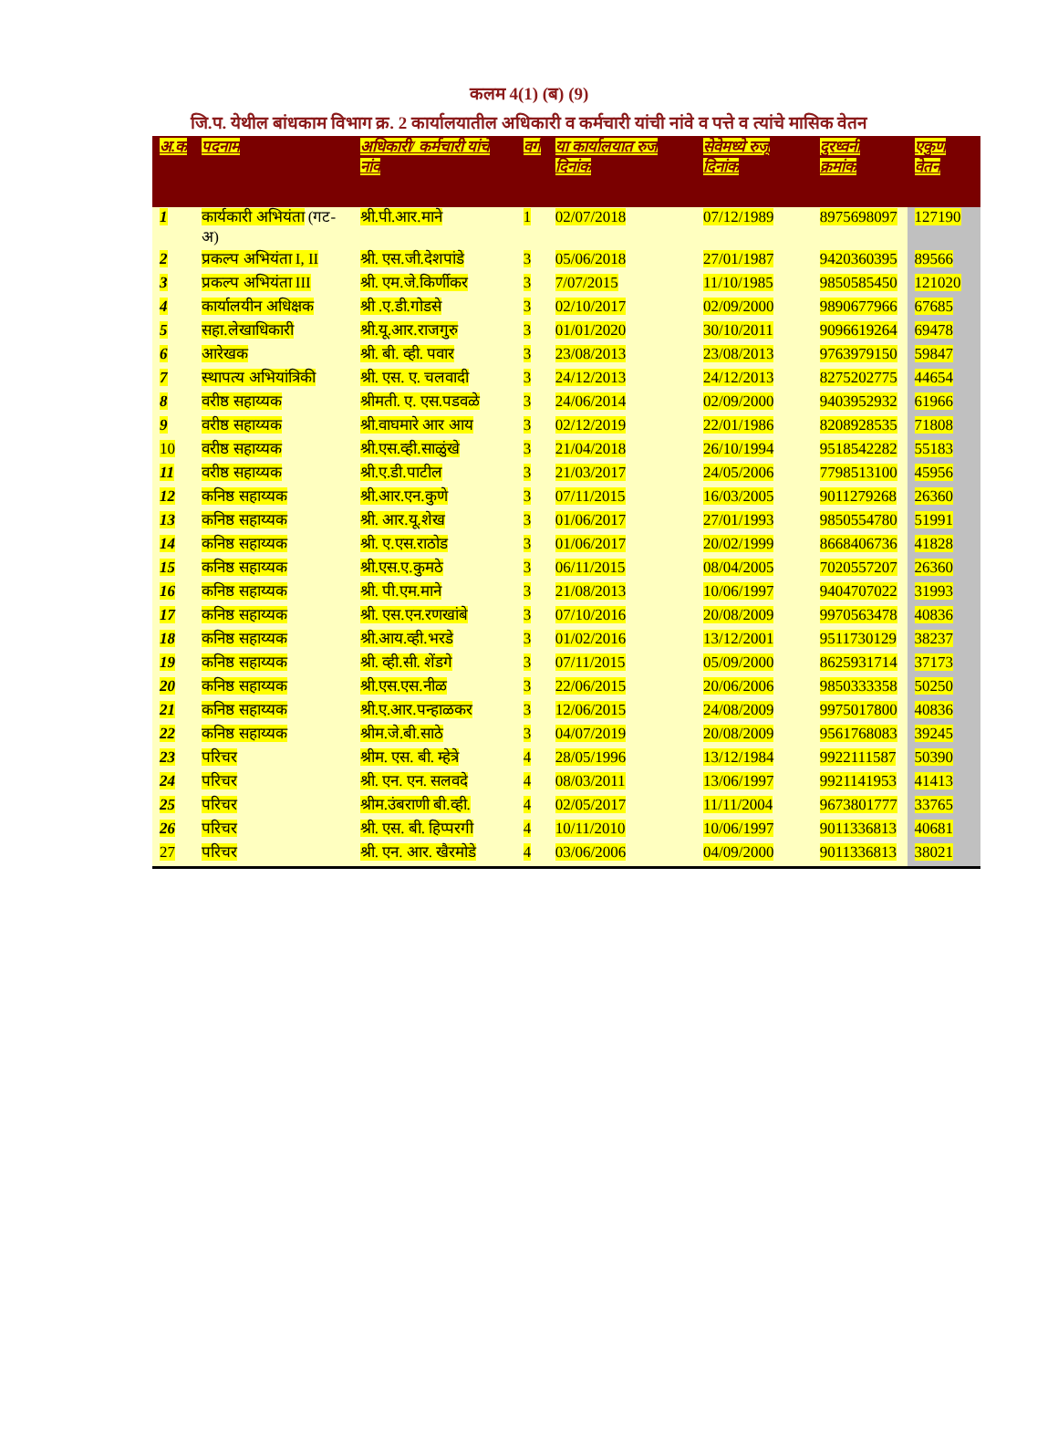कलम 4(1) (ब) (9)
जि.प. येथील बांधकाम विभाग क्र. 2 कार्यालयातील अधिकारी व कर्मचारी यांची नांवे व पत्ते व त्यांचे मासिक वेतन
| अ.क | पदनाम | अधिकारी/ कर्मचारी यांचे नांव | वर्ग | या कार्यालयात रुज दिनांक | सेवेमध्ये रुजू दिनांक | दुरध्वनी क्रमांक | एकुण वेतन |
| --- | --- | --- | --- | --- | --- | --- | --- |
| 1 | कार्यकारी अभियंता (गट-अ) | श्री.पी.आर.माने | 1 | 02/07/2018 | 07/12/1989 | 8975698097 | 127190 |
| 2 | प्रकल्प अभियंता I, II | श्री. एस.जी.देशपांडे | 3 | 05/06/2018 | 27/01/1987 | 9420360395 | 89566 |
| 3 | प्रकल्प अभियंता III | श्री. एम.जे.किर्णीकर | 3 | 7/07/2015 | 11/10/1985 | 9850585450 | 121020 |
| 4 | कार्यालयीन अधिक्षक | श्री .ए.डी.गोडसे | 3 | 02/10/2017 | 02/09/2000 | 9890677966 | 67685 |
| 5 | सहा.लेखाधिकारी | श्री.यू.आर.राजगुरु | 3 | 01/01/2020 | 30/10/2011 | 9096619264 | 69478 |
| 6 | आरेखक | श्री. बी. व्ही. पवार | 3 | 23/08/2013 | 23/08/2013 | 9763979150 | 59847 |
| 7 | स्थापत्य अभियांत्रिकी | श्री. एस. ए. चलवादी | 3 | 24/12/2013 | 24/12/2013 | 8275202775 | 44654 |
| 8 | वरीष्ठ सहाय्यक | श्रीमती. ए. एस.पडवळे | 3 | 24/06/2014 | 02/09/2000 | 9403952932 | 61966 |
| 9 | वरीष्ठ सहाय्यक | श्री.वाघमारे आर आय | 3 | 02/12/2019 | 22/01/1986 | 8208928535 | 71808 |
| 10 | वरीष्ठ सहाय्यक | श्री.एस.व्ही.साळुंखे | 3 | 21/04/2018 | 26/10/1994 | 9518542282 | 55183 |
| 11 | वरीष्ठ सहाय्यक | श्री.ए.डी.पाटील | 3 | 21/03/2017 | 24/05/2006 | 7798513100 | 45956 |
| 12 | कनिष्ठ सहाय्यक | श्री.आर.एन.कुणे | 3 | 07/11/2015 | 16/03/2005 | 9011279268 | 26360 |
| 13 | कनिष्ठ सहाय्यक | श्री. आर.यू.शेख | 3 | 01/06/2017 | 27/01/1993 | 9850554780 | 51991 |
| 14 | कनिष्ठ सहाय्यक | श्री. ए.एस.राठोड | 3 | 01/06/2017 | 20/02/1999 | 8668406736 | 41828 |
| 15 | कनिष्ठ सहाय्यक | श्री.एस.ए.कुमठे | 3 | 06/11/2015 | 08/04/2005 | 7020557207 | 26360 |
| 16 | कनिष्ठ सहाय्यक | श्री. पी.एम.माने | 3 | 21/08/2013 | 10/06/1997 | 9404707022 | 31993 |
| 17 | कनिष्ठ सहाय्यक | श्री. एस.एन.रणखांबे | 3 | 07/10/2016 | 20/08/2009 | 9970563478 | 40836 |
| 18 | कनिष्ठ सहाय्यक | श्री.आय.व्ही.भरडे | 3 | 01/02/2016 | 13/12/2001 | 9511730129 | 38237 |
| 19 | कनिष्ठ सहाय्यक | श्री. व्ही.सी. शेंडगे | 3 | 07/11/2015 | 05/09/2000 | 8625931714 | 37173 |
| 20 | कनिष्ठ सहाय्यक | श्री.एस.एस.नीळ | 3 | 22/06/2015 | 20/06/2006 | 9850333358 | 50250 |
| 21 | कनिष्ठ सहाय्यक | श्री.ए.आर.पन्हाळकर | 3 | 12/06/2015 | 24/08/2009 | 9975017800 | 40836 |
| 22 | कनिष्ठ सहाय्यक | श्रीम.जे.बी.साठे | 3 | 04/07/2019 | 20/08/2009 | 9561768083 | 39245 |
| 23 | परिचर | श्रीम. एस. बी. म्हेत्रे | 4 | 28/05/1996 | 13/12/1984 | 9922111587 | 50390 |
| 24 | परिचर | श्री. एन. एन. सलवदे | 4 | 08/03/2011 | 13/06/1997 | 9921141953 | 41413 |
| 25 | परिचर | श्रीम.उंबराणी बी.व्ही. | 4 | 02/05/2017 | 11/11/2004 | 9673801777 | 33765 |
| 26 | परिचर | श्री. एस. बी. हिप्परगी | 4 | 10/11/2010 | 10/06/1997 | 9011336813 | 40681 |
| 27 | परिचर | श्री. एन. आर. खैरमोडे | 4 | 03/06/2006 | 04/09/2000 | 9011336813 | 38021 |